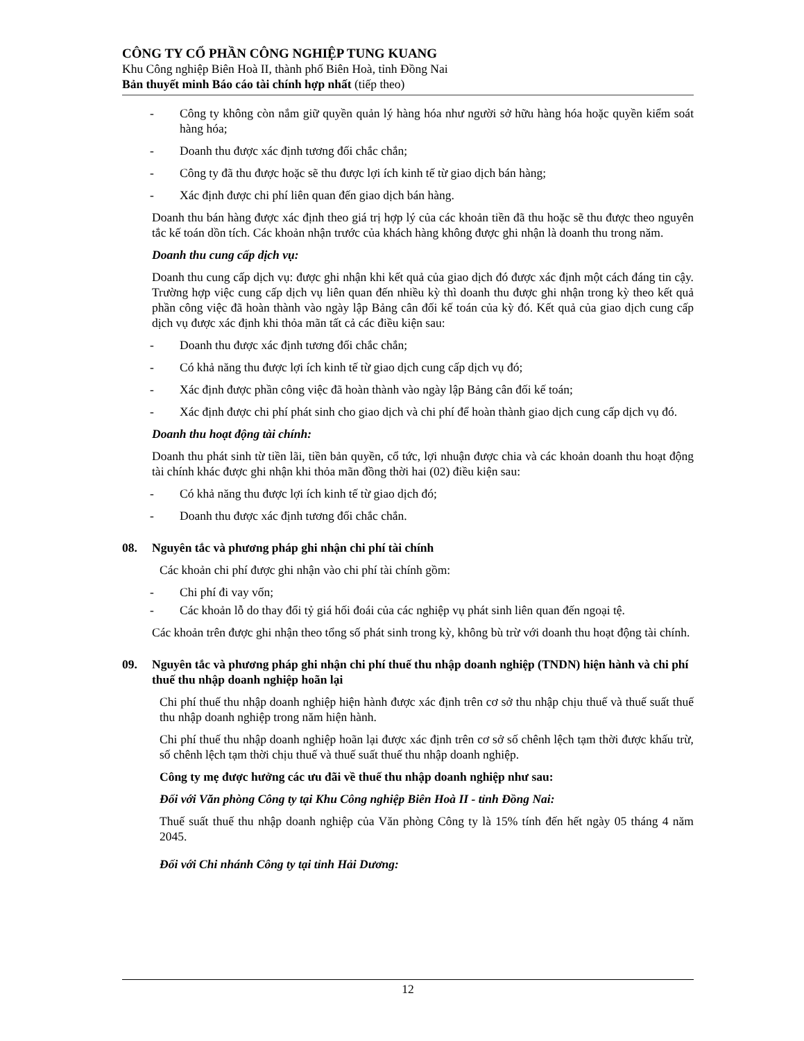CÔNG TY CỔ PHẦN CÔNG NGHIỆP TUNG KUANG
Khu Công nghiệp Biên Hoà II, thành phố Biên Hoà, tỉnh Đồng Nai
Bản thuyết minh Báo cáo tài chính hợp nhất (tiếp theo)
- Công ty không còn nắm giữ quyền quản lý hàng hóa như người sở hữu hàng hóa hoặc quyền kiểm soát hàng hóa;
- Doanh thu được xác định tương đối chắc chắn;
- Công ty đã thu được hoặc sẽ thu được lợi ích kinh tế từ giao dịch bán hàng;
- Xác định được chi phí liên quan đến giao dịch bán hàng.
Doanh thu bán hàng được xác định theo giá trị hợp lý của các khoản tiền đã thu hoặc sẽ thu được theo nguyên tắc kế toán dồn tích. Các khoản nhận trước của khách hàng không được ghi nhận là doanh thu trong năm.
Doanh thu cung cấp dịch vụ:
Doanh thu cung cấp dịch vụ: được ghi nhận khi kết quả của giao dịch đó được xác định một cách đáng tin cậy. Trường hợp việc cung cấp dịch vụ liên quan đến nhiều kỳ thì doanh thu được ghi nhận trong kỳ theo kết quả phần công việc đã hoàn thành vào ngày lập Bảng cân đối kế toán của kỳ đó. Kết quả của giao dịch cung cấp dịch vụ được xác định khi thỏa mãn tất cả các điều kiện sau:
- Doanh thu được xác định tương đối chắc chắn;
- Có khả năng thu được lợi ích kinh tế từ giao dịch cung cấp dịch vụ đó;
- Xác định được phần công việc đã hoàn thành vào ngày lập Bảng cân đối kế toán;
- Xác định được chi phí phát sinh cho giao dịch và chi phí để hoàn thành giao dịch cung cấp dịch vụ đó.
Doanh thu hoạt động tài chính:
Doanh thu phát sinh từ tiền lãi, tiền bản quyền, cổ tức, lợi nhuận được chia và các khoản doanh thu hoạt động tài chính khác được ghi nhận khi thỏa mãn đồng thời hai (02) điều kiện sau:
- Có khả năng thu được lợi ích kinh tế từ giao dịch đó;
- Doanh thu được xác định tương đối chắc chắn.
08. Nguyên tắc và phương pháp ghi nhận chi phí tài chính
Các khoản chi phí được ghi nhận vào chi phí tài chính gồm:
- Chi phí đi vay vốn;
- Các khoản lỗ do thay đổi tỷ giá hối đoái của các nghiệp vụ phát sinh liên quan đến ngoại tệ.
Các khoản trên được ghi nhận theo tổng số phát sinh trong kỳ, không bù trừ với doanh thu hoạt động tài chính.
09. Nguyên tắc và phương pháp ghi nhận chi phí thuế thu nhập doanh nghiệp (TNDN) hiện hành và chi phí thuế thu nhập doanh nghiệp hoãn lại
Chi phí thuế thu nhập doanh nghiệp hiện hành được xác định trên cơ sở thu nhập chịu thuế và thuế suất thuế thu nhập doanh nghiệp trong năm hiện hành.
Chi phí thuế thu nhập doanh nghiệp hoãn lại được xác định trên cơ sở số chênh lệch tạm thời được khấu trừ, số chênh lệch tạm thời chịu thuế và thuế suất thuế thu nhập doanh nghiệp.
Công ty mẹ được hưởng các ưu đãi về thuế thu nhập doanh nghiệp như sau:
Đối với Văn phòng Công ty tại Khu Công nghiệp Biên Hoà II - tỉnh Đồng Nai:
Thuế suất thuế thu nhập doanh nghiệp của Văn phòng Công ty là 15% tính đến hết ngày 05 tháng 4 năm 2045.
Đối với Chi nhánh Công ty tại tỉnh Hải Dương:
12